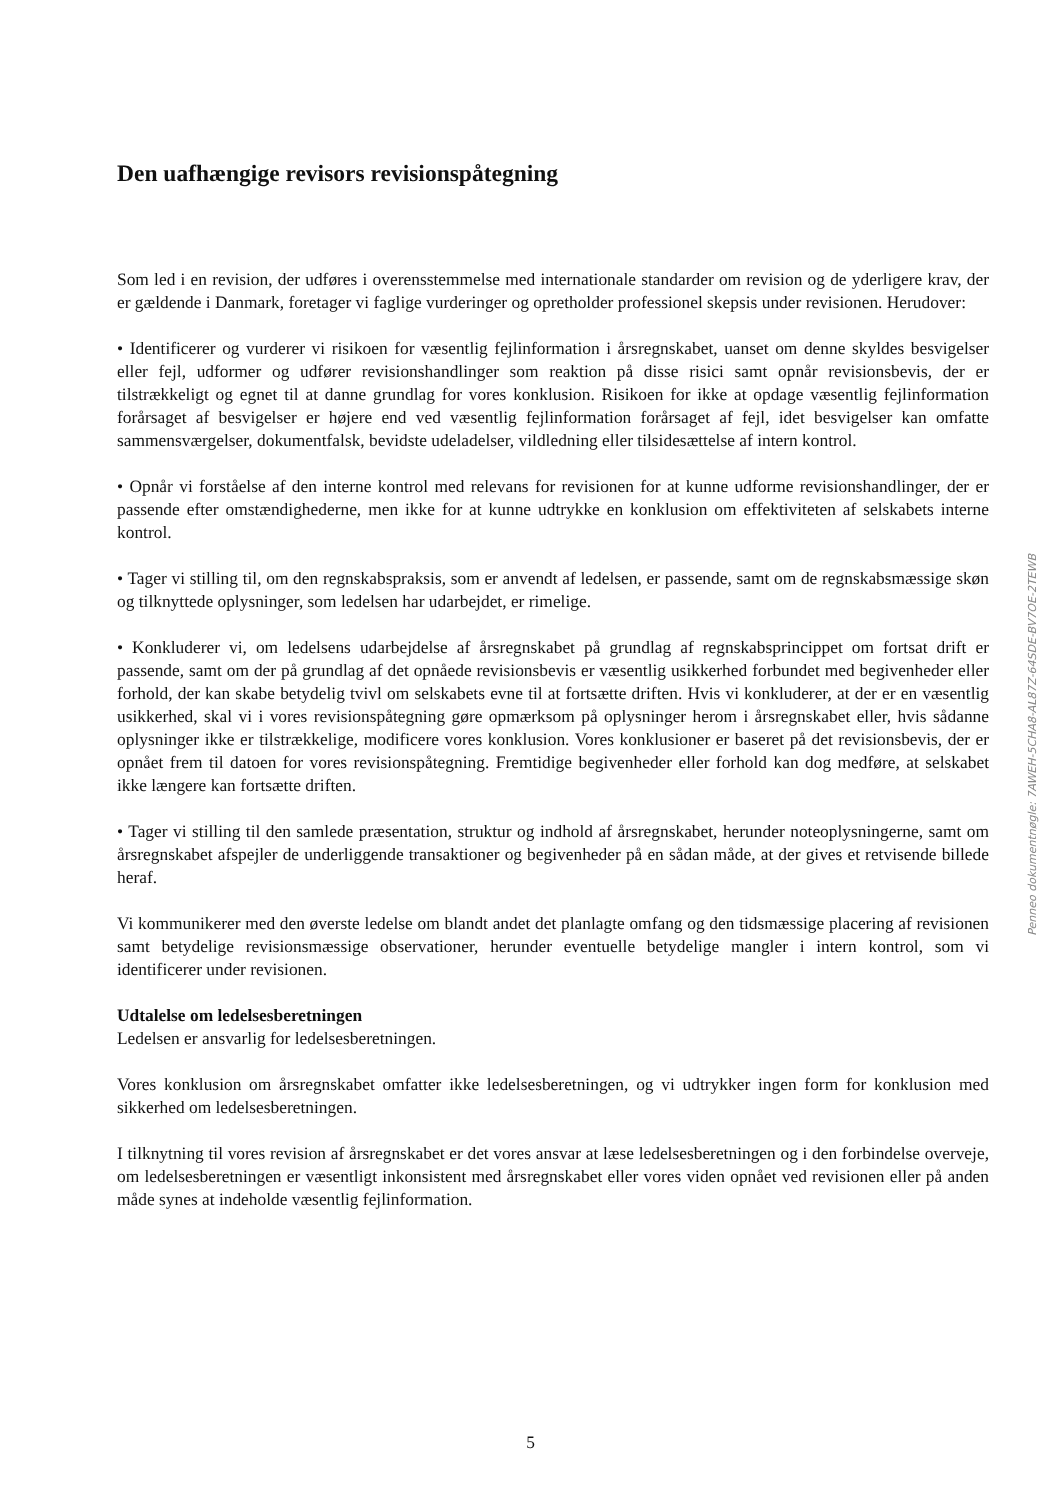Den uafhængige revisors revisionspåtegning
Som led i en revision, der udføres i overensstemmelse med internationale standarder om revision og de yderligere krav, der er gældende i Danmark, foretager vi faglige vurderinger og opretholder professionel skepsis under revisionen. Herudover:
• Identificerer og vurderer vi risikoen for væsentlig fejlinformation i årsregnskabet, uanset om denne skyldes besvigelser eller fejl, udformer og udfører revisionshandlinger som reaktion på disse risici samt opnår revisionsbevis, der er tilstrækkeligt og egnet til at danne grundlag for vores konklusion. Risikoen for ikke at opdage væsentlig fejlinformation forårsaget af besvigelser er højere end ved væsentlig fejlinformation forårsaget af fejl, idet besvigelser kan omfatte sammensværgelser, dokumentfalsk, bevidste udeladelser, vildledning eller tilsidesættelse af intern kontrol.
• Opnår vi forståelse af den interne kontrol med relevans for revisionen for at kunne udforme revisionshandlinger, der er passende efter omstændighederne, men ikke for at kunne udtrykke en konklusion om effektiviteten af selskabets interne kontrol.
• Tager vi stilling til, om den regnskabspraksis, som er anvendt af ledelsen, er passende, samt om de regnskabsmæssige skøn og tilknyttede oplysninger, som ledelsen har udarbejdet, er rimelige.
• Konkluderer vi, om ledelsens udarbejdelse af årsregnskabet på grundlag af regnskabsprincippet om fortsat drift er passende, samt om der på grundlag af det opnåede revisionsbevis er væsentlig usikkerhed forbundet med begivenheder eller forhold, der kan skabe betydelig tvivl om selskabets evne til at fortsætte driften. Hvis vi konkluderer, at der er en væsentlig usikkerhed, skal vi i vores revisionspåtegning gøre opmærksom på oplysninger herom i årsregnskabet eller, hvis sådanne oplysninger ikke er tilstrækkelige, modificere vores konklusion. Vores konklusioner er baseret på det revisionsbevis, der er opnået frem til datoen for vores revisionspåtegning. Fremtidige begivenheder eller forhold kan dog medføre, at selskabet ikke længere kan fortsætte driften.
• Tager vi stilling til den samlede præsentation, struktur og indhold af årsregnskabet, herunder noteoplysningerne, samt om årsregnskabet afspejler de underliggende transaktioner og begivenheder på en sådan måde, at der gives et retvisende billede heraf.
Vi kommunikerer med den øverste ledelse om blandt andet det planlagte omfang og den tidsmæssige placering af revisionen samt betydelige revisionsmæssige observationer, herunder eventuelle betydelige mangler i intern kontrol, som vi identificerer under revisionen.
Udtalelse om ledelsesberetningen
Ledelsen er ansvarlig for ledelsesberetningen.
Vores konklusion om årsregnskabet omfatter ikke ledelsesberetningen, og vi udtrykker ingen form for konklusion med sikkerhed om ledelsesberetningen.
I tilknytning til vores revision af årsregnskabet er det vores ansvar at læse ledelsesberetningen og i den forbindelse overveje, om ledelsesberetningen er væsentligt inkonsistent med årsregnskabet eller vores viden opnået ved revisionen eller på anden måde synes at indeholde væsentlig fejlinformation.
Penneo dokumentnøgle: 7AWEH-5CHA8-AL87Z-64SDE-BV7OE-2TEWB
5